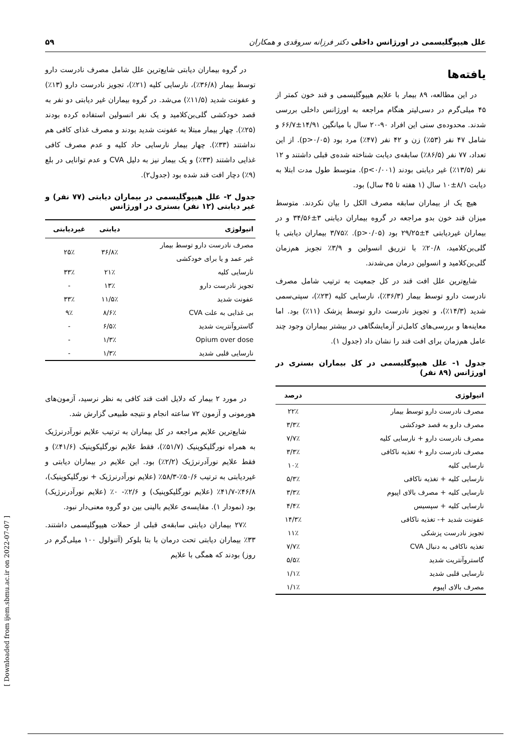علل هیپوگلیسمی در اورژانس داخلی دکتر فرزانه سروقدی و همکاران ۵۹
یافته‌ها
در این مطالعه، ۸۹ بیمار با علایم هیپوگلیسمی و قند خون کمتر از ۴۵ میلی‌گرم در دسی‌لیتر هنگام مراجعه به اورژانس داخلی بررسی شدند. محدوده‌ی سنی این افراد ۹۰-۲۰ سال با میانگین ۱۴/۹۱±۶۶/۷ و شامل ۴۷ نفر (۵۳٪) زن و ۴۲ نفر (۴۷٪) مرد بود (p>۰/۰۵). از این تعداد، ۷۷ نفر (۸۶/۵٪) سابقه‌ی دیابت شناخته شده‌ی قبلی داشتند و ۱۲ نفر (۱۳/۵٪) غیر دیابتی بودند (p<۰/۰۰۱). متوسط طول مدت ابتلا به دیابت ۸/۱±۱۰ سال (۱ هفته تا ۴۵ سال) بود.
هیچ یک از بیماران سابقه مصرف الکل را بیان نکردند. متوسط میزان قند خون بدو مراجعه در گروه بیماران دیابتی ۳±۳۴/۵۶ و در بیماران غیردیابتی ۴±۲۹/۲۵ بود (p>۰/۰۵). ۳/۷۵٪ بیماران دیابتی با گلی‌بن‌کلامید، ۲۰/۸٪ با تزریق انسولین و ۳/۹٪ تجویز هم‌زمان گلی‌بن‌کلامید و انسولین درمان می‌شدند.
شایع‌ترین علل افت قند در کل جمعیت به ترتیب شامل مصرف نادرست دارو توسط بیمار (۳۶/۳٪)، نارسایی کلیه (۲۳٪)، سپتی‌سمی شدید (۱۴/۳٪)، و تجویز نادرست دارو توسط پزشک (۱۱٪) بود. اما معاینه‌ها و بررسی‌های کامل‌تر آزمایشگاهی در بیشتر بیماران وجود چند عامل هم‌زمان برای افت قند را نشان داد (جدول ۱).
جدول ۱- علل هیپوگلیسمی در کل بیماران بستری در اورژانس (۸۹ نفر)
| اتیولوژی | درصد |
| --- | --- |
| مصرف نادرست دارو توسط بیمار | ۲۲٪ |
| مصرف دارو به قصد خودکشی | ۳/۳٪ |
| مصرف نادرست دارو + نارسایی کلیه | ۷/۷٪ |
| مصرف نادرست دارو + تغذیه ناکافی | ۳/۳٪ |
| نارسایی کلیه | ۱۰٪ |
| نارسایی کلیه + تغذیه ناکافی | ۵/۳٪ |
| نارسایی کلیه + مصرف بالای اپیوم | ۳/۳٪ |
| نارسایی کلیه + سپسیس | ۴/۴٪ |
| عفونت شدید +- تغذیه ناکافی | ۱۴/۳٪ |
| تجویز نادرست پزشکی | ۱۱٪ |
| تغذیه ناکافی به دنبال CVA | ۷/۷٪ |
| گاستروآنتریت شدید | ۵/۵٪ |
| نارسایی قلبی شدید | ۱/۱٪ |
| مصرف بالای اپیوم | ۱/۱٪ |
در گروه بیماران دیابتی شایع‌ترین علل شامل مصرف نادرست دارو توسط بیمار (۳۶/۸٪)، نارسایی کلیه (۲۱٪)، تجویز نادرست دارو (۱۳٪) و عفونت شدید (۱۱/۵٪) می‌شد. در گروه بیماران غیر دیابتی دو نفر به قصد خودکشی گلی‌بن‌کلامید و یک نفر انسولین استفاده کرده بودند (۲۵٪). چهار بیمار مبتلا به عفونت شدید بودند و مصرف غذای کافی هم نداشتند (۳۳٪). چهار بیمار نارسایی حاد کلیه و عدم مصرف کافی غذایی داشتند (۳۳٪) و یک بیمار نیز به دلیل CVA و عدم توانایی در بلع (۹٪) دچار افت قند شده بود (جدول۲).
جدول ۲- علل هیپوگلیسمی در بیماران دیابتی (۷۷ نفر) و غیر دیابتی (۱۲ نفر) بستری در اورژانس
| اتیولوژی | دیابتی | غیردیابتی |
| --- | --- | --- |
| مصرف نادرست دارو توسط بیمار غیر عمد و یا برای خودکشی | ۳۶/۸٪ | ۲۵٪ |
| نارسایی کلیه | ۲۱٪ | ۳۳٪ |
| تجویز نادرست دارو | ۱۳٪ | - |
| عفونت شدید | ۱۱/۵٪ | ۳۳٪ |
| بی غذایی به علت CVA | ۸/۶٪ | ۹٪ |
| گاستروآنتریت شدید | ۶/۵٪ | - |
| Opium over dose | ۱/۳٪ | - |
| نارسایی قلبی شدید | ۱/۳٪ | - |
در مورد ۲ بیمار که دلایل افت قند کافی به نظر نرسید، آزمون‌های هورمونی و آزمون ۷۲ ساعته انجام و نتیجه طبیعی گزارش شد.
شایع‌ترین علایم مراجعه در کل بیماران به ترتیب علایم نورآدرنرژیک به همراه نورگلیکوپنیک (۵۱/۷٪)، فقط علایم نورگلیکوپنیک (۴۱/۶٪) و فقط علایم نورآدرنرژیک (۲/۲٪) بود. این علایم در بیماران دیابتی و غیردیابتی به ترتیب ۵۰/۶٪-۵۸/۳٪ (علایم نورآدرنرژیک + نورگلیکوپنیک)، ۴۶/۸٪-۴۱/۷٪ (علایم نورگلیکوپنیک) و ۲/۶٪- ۰٪ (علایم نورآدرنرژیک) بود (نمودار ۱). مقایسه‌ی علایم بالینی بین دو گروه معنی‌دار نبود.
۲۷٪ بیماران دیابتی سابقه‌ی قبلی از حملات هیپوگلیسمی داشتند. ۳۳٪ بیماران دیابتی تحت درمان با بتا بلوکر (آتنولول ۱۰۰ میلی‌گرم در روز) بودند که همگی با علایم
[ Downloaded from ijem.sbmu.ac.ir on 2022-07-07 ]